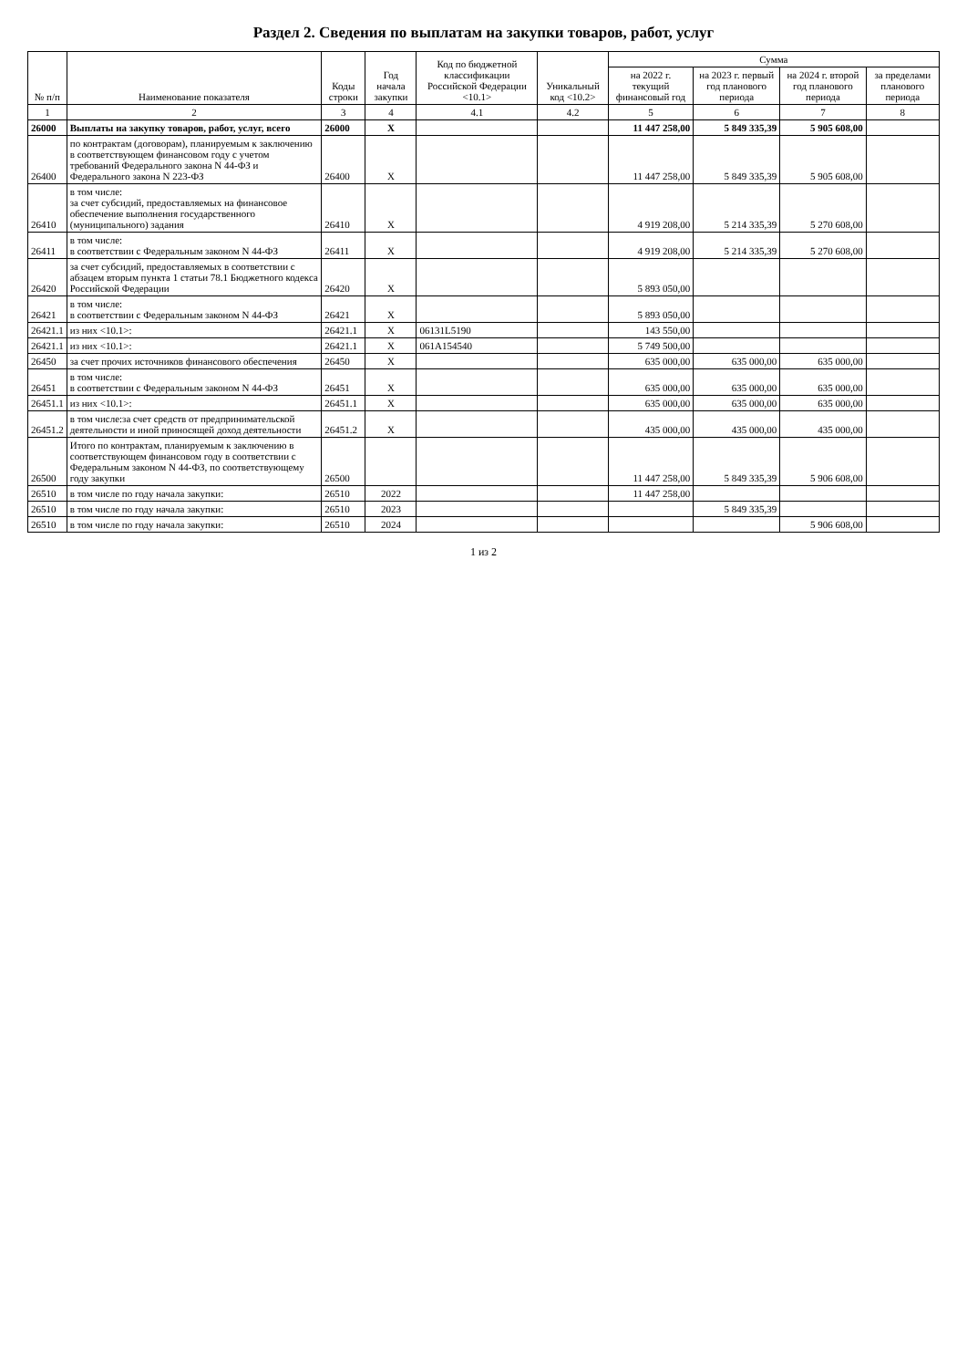Раздел 2. Сведения по выплатам на закупки товаров, работ, услуг
| № п/п | Наименование показателя | Коды строки | Год начала закупки | Код по бюджетной классификации Российской Федерации <10.1> | Уникальный код <10.2> | Сумма | | | |
| --- | --- | --- | --- | --- | --- | --- | --- | --- | --- |
| | | | | | | на 2022 г. текущий финансовый год | на 2023 г. первый год планового периода | на 2024 г. второй год планового периода | за пределами планового периода |
| 1 | 2 | 3 | 4 | 4.1 | 4.2 | 5 | 6 | 7 | 8 |
| 26000 | Выплаты на закупку товаров, работ, услуг, всего | 26000 | X | | | 11 447 258,00 | 5 849 335,39 | 5 905 608,00 | |
| 26400 | по контрактам (договорам), планируемым к заключению в соответствующем финансовом году с учетом требований Федерального закона N 44-ФЗ и Федерального закона N 223-ФЗ | 26400 | X | | | 11 447 258,00 | 5 849 335,39 | 5 905 608,00 | |
| 26410 | в том числе: за счет субсидий, предоставляемых на финансовое обеспечение выполнения государственного (муниципального) задания | 26410 | X | | | 4 919 208,00 | 5 214 335,39 | 5 270 608,00 | |
| 26411 | в том числе: в соответствии с Федеральным законом N 44-ФЗ | 26411 | X | | | 4 919 208,00 | 5 214 335,39 | 5 270 608,00 | |
| 26420 | за счет субсидий, предоставляемых в соответствии с абзацем вторым пункта 1 статьи 78.1 Бюджетного кодекса Российской Федерации | 26420 | X | | | 5 893 050,00 | | | |
| 26421 | в том числе: в соответствии с Федеральным законом N 44-ФЗ | 26421 | X | | | 5 893 050,00 | | | |
| 26421.1 | из них <10.1>: | 26421.1 | X | 06131L5190 | | 143 550,00 | | | |
| 26421.1 | из них <10.1>: | 26421.1 | X | 061A154540 | | 5 749 500,00 | | | |
| 26450 | за счет прочих источников финансового обеспечения | 26450 | X | | | 635 000,00 | 635 000,00 | 635 000,00 | |
| 26451 | в том числе: в соответствии с Федеральным законом N 44-ФЗ | 26451 | X | | | 635 000,00 | 635 000,00 | 635 000,00 | |
| 26451.1 | из них <10.1>: | 26451.1 | X | | | 635 000,00 | 635 000,00 | 635 000,00 | |
| 26451.2 | в том числе:за счет средств от предпринимательской деятельности и иной приносящей доход деятельности | 26451.2 | X | | | 435 000,00 | 435 000,00 | 435 000,00 | |
| 26500 | Итого по контрактам, планируемым к заключению в соответствующем финансовом году в соответствии с Федеральным законом N 44-ФЗ, по соответствующему году закупки | 26500 | | | | 11 447 258,00 | 5 849 335,39 | 5 906 608,00 | |
| 26510 | в том числе по году начала закупки: | 26510 | 2022 | | | 11 447 258,00 | | | |
| 26510 | в том числе по году начала закупки: | 26510 | 2023 | | | | 5 849 335,39 | | |
| 26510 | в том числе по году начала закупки: | 26510 | 2024 | | | | | 5 906 608,00 | |
1 из 2